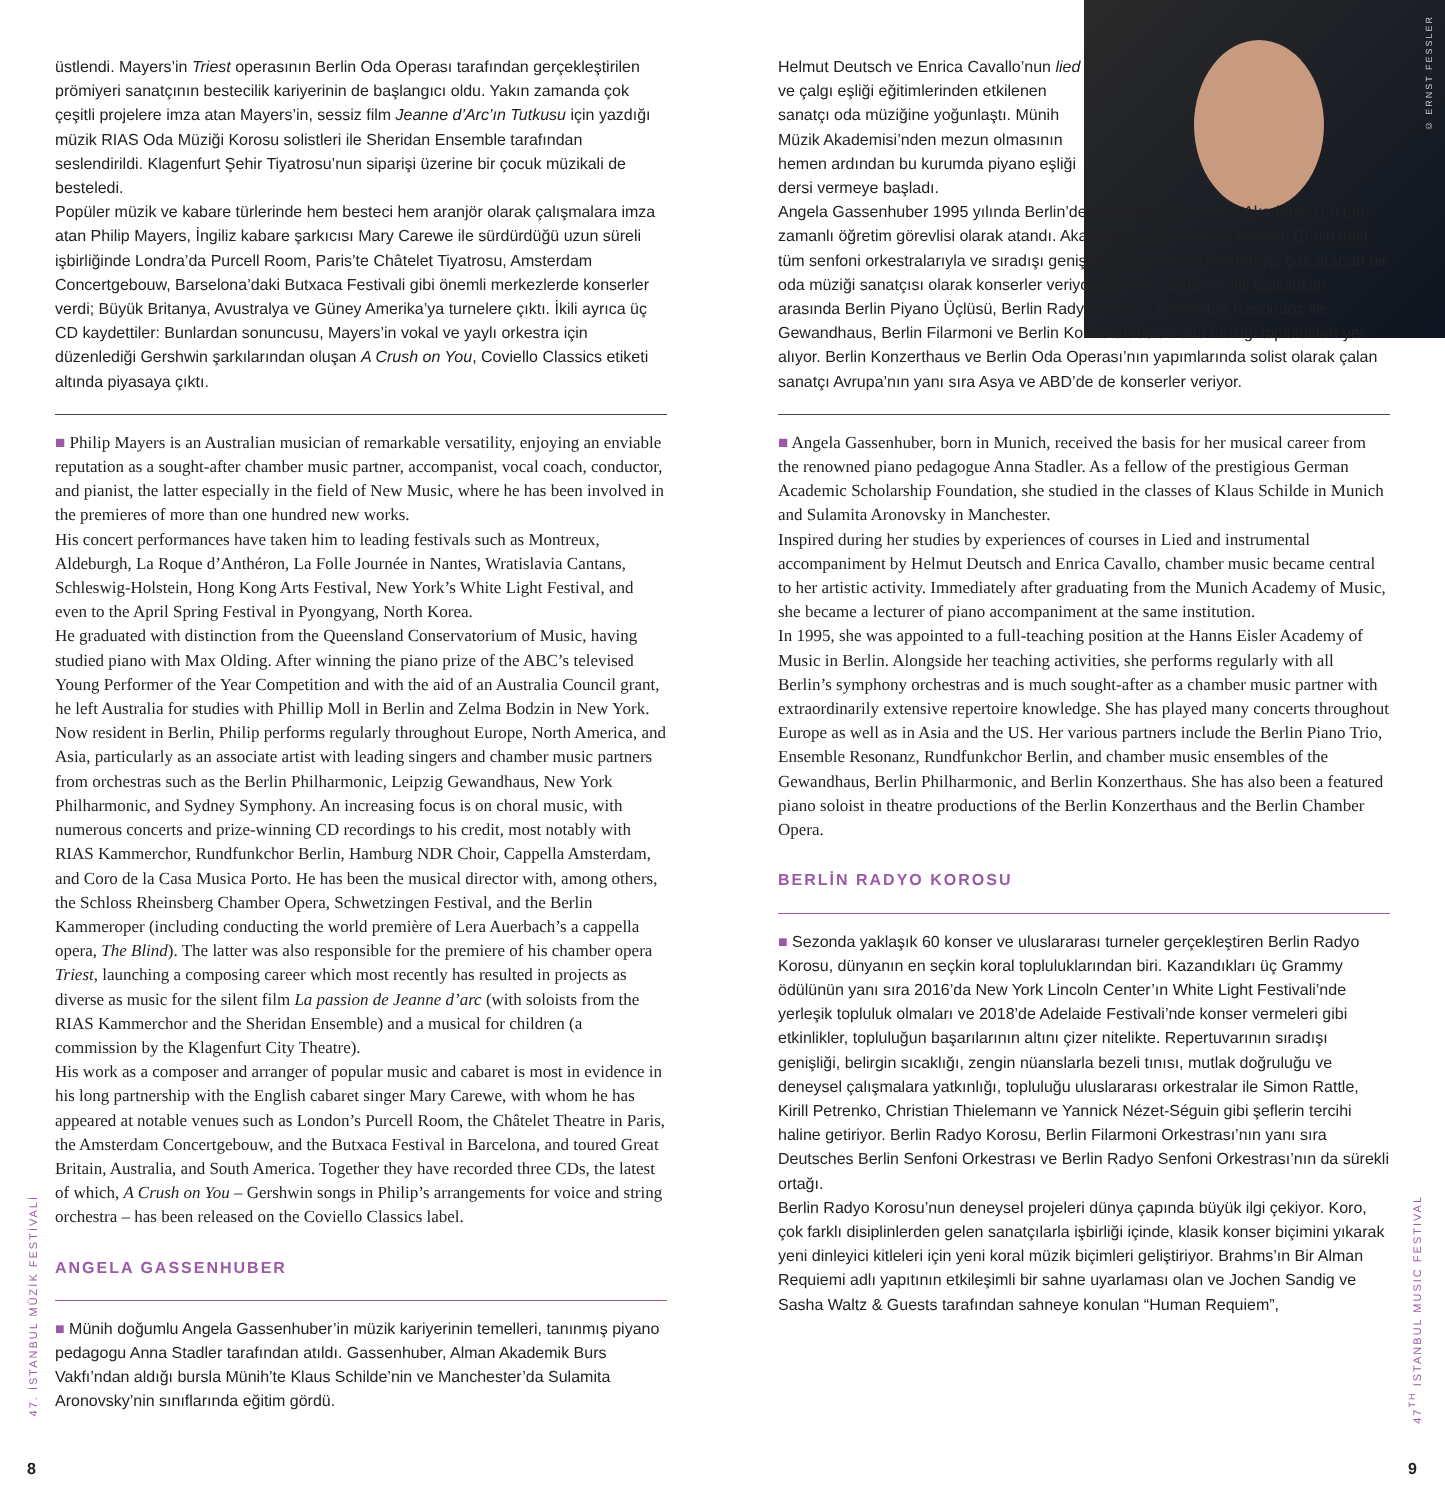üstlendi. Mayers’in Triest operasının Berlin Oda Operası tarafından gerçekleştirilen prömiyeri sanatçının bestecilik kariyerinin de başlangıcı oldu. Yakın zamanda çok çeşitli projelere imza atan Mayers’in, sessiz film Jeanne d’Arc’ın Tutkusu için yazdığı müzik RIAS Oda Müziği Korosu solistleri ile Sheridan Ensemble tarafından seslendirildi. Klagenfurt Şehir Tiyatrosu’nun siparişi üzerine bir çocuk müzikali de besteledi.
Popüler müzik ve kabare türlerinde hem besteci hem aranjör olarak çalışmalara imza atan Philip Mayers, İngiliz kabare şarkıcısı Mary Carewe ile sürdürdüğü uzun süreli işbirliğinde Londra’da Purcell Room, Paris’te Châtelet Tiyatrosu, Amsterdam Concertgebouw, Barselona’daki Butxaca Festivali gibi önemli merkezlerde konserler verdi; Büyük Britanya, Avustralya ve Güney Amerika’ya turnelere çıktı. İkili ayrıca üç CD kaydettiler: Bunlardan sonuncusu, Mayers’in vokal ve yaylı orkestra için düzenlediği Gershwin şarkılarından oluşan A Crush on You, Coviello Classics etiketi altında piyasaya çıktı.
■ Philip Mayers is an Australian musician of remarkable versatility, enjoying an enviable reputation as a sought-after chamber music partner, accompanist, vocal coach, conductor, and pianist, the latter especially in the field of New Music, where he has been involved in the premieres of more than one hundred new works.
His concert performances have taken him to leading festivals such as Montreux, Aldeburgh, La Roque d’Anthéron, La Folle Journée in Nantes, Wratislavia Cantans, Schleswig-Holstein, Hong Kong Arts Festival, New York’s White Light Festival, and even to the April Spring Festival in Pyongyang, North Korea.
He graduated with distinction from the Queensland Conservatorium of Music, having studied piano with Max Olding. After winning the piano prize of the ABC’s televised Young Performer of the Year Competition and with the aid of an Australia Council grant, he left Australia for studies with Phillip Moll in Berlin and Zelma Bodzin in New York.
Now resident in Berlin, Philip performs regularly throughout Europe, North America, and Asia, particularly as an associate artist with leading singers and chamber music partners from orchestras such as the Berlin Philharmonic, Leipzig Gewandhaus, New York Philharmonic, and Sydney Symphony. An increasing focus is on choral music, with numerous concerts and prize-winning CD recordings to his credit, most notably with RIAS Kammerchor, Rundfunkchor Berlin, Hamburg NDR Choir, Cappella Amsterdam, and Coro de la Casa Musica Porto. He has been the musical director with, among others, the Schloss Rheinsberg Chamber Opera, Schwetzingen Festival, and the Berlin Kammeroper (including conducting the world première of Lera Auerbach’s a cappella opera, The Blind). The latter was also responsible for the premiere of his chamber opera Triest, launching a composing career which most recently has resulted in projects as diverse as music for the silent film La passion de Jeanne d’arc (with soloists from the RIAS Kammerchor and the Sheridan Ensemble) and a musical for children (a commission by the Klagenfurt City Theatre).
His work as a composer and arranger of popular music and cabaret is most in evidence in his long partnership with the English cabaret singer Mary Carewe, with whom he has appeared at notable venues such as London’s Purcell Room, the Châtelet Theatre in Paris, the Amsterdam Concertgebouw, and the Butxaca Festival in Barcelona, and toured Great Britain, Australia, and South America. Together they have recorded three CDs, the latest of which, A Crush on You – Gershwin songs in Philip’s arrangements for voice and string orchestra – has been released on the Coviello Classics label.
ANGELA GASSENHUBER
■ Münih doğumlu Angela Gassenhuber’in müzik kariyerinin temelleri, tanınmış piyano pedagogu Anna Stadler tarafından atıldı. Gassenhuber, Alman Akademik Burs Vakfı’ndan aldığı bursla Münih’te Klaus Schilde’nin ve Manchester’da Sulamita Aronovsky’nin sınıflarında eğitim gördü.
Helmut Deutsch ve Enrica Cavallo’nun lied ve çalgı eşliği eğitimlerinden etkilenen sanatçı oda müziğine yoğunlaştı. Münih Müzik Akademisi’nden mezun olmasının hemen ardından bu kurumda piyano eşliği dersi vermeye başladı.
Angela Gassenhuber 1995 yılında Berlin’deki Hanns Eisler Müzik Akademisi’ne tam zamanlı öğretim görevlisi olarak atandı. Akademik çalışmalarına ilaveten Berlin’deki tüm senfoni orkestralarıyla ve sıradışı genişlikteki repertuvarı nedeniyle çok aranan bir oda müziği sanatçısı olarak konserler veriyor. İşbirliği yaptığı çeşitli topluluklar arasında Berlin Piyano Üçlüsü, Berlin Radyo Korosu, Ensemble Resonanz ile Gewandhaus, Berlin Filarmoni ve Berlin Konzerthaus’un oda müziği toplulukları yer alıyor. Berlin Konzerthaus ve Berlin Oda Operası’nın yapımlarında solist olarak çalan sanatçı Avrupa’nın yanı sıra Asya ve ABD’de de konserler veriyor.
■ Angela Gassenhuber, born in Munich, received the basis for her musical career from the renowned piano pedagogue Anna Stadler. As a fellow of the prestigious German Academic Scholarship Foundation, she studied in the classes of Klaus Schilde in Munich and Sulamita Aronovsky in Manchester.
Inspired during her studies by experiences of courses in Lied and instrumental accompaniment by Helmut Deutsch and Enrica Cavallo, chamber music became central to her artistic activity. Immediately after graduating from the Munich Academy of Music, she became a lecturer of piano accompaniment at the same institution.
In 1995, she was appointed to a full-teaching position at the Hanns Eisler Academy of Music in Berlin. Alongside her teaching activities, she performs regularly with all Berlin’s symphony orchestras and is much sought-after as a chamber music partner with extraordinarily extensive repertoire knowledge. She has played many concerts throughout Europe as well as in Asia and the US. Her various partners include the Berlin Piano Trio, Ensemble Resonanz, Rundfunkchor Berlin, and chamber music ensembles of the Gewandhaus, Berlin Philharmonic, and Berlin Konzerthaus. She has also been a featured piano soloist in theatre productions of the Berlin Konzerthaus and the Berlin Chamber Opera.
BERLİN RADYO KOROSU
■ Sezonda yaklaşık 60 konser ve uluslararası turneler gerçekleştiren Berlin Radyo Korosu, dünyanın en seçkin koral topluluklarından biri. Kazandıkları üç Grammy ödülünün yanı sıra 2016’da New York Lincoln Center’ın White Light Festivali’nde yerleşik topluluk olmaları ve 2018’de Adelaide Festivali’nde konser vermeleri gibi etkinlikler, topluluğun başarılarının altını çizer nitelikte. Repertuvarının sıradışı genişliği, belirgin sıcaklığı, zengin nüanslarla bezeli tınısı, mutlak doğruluğu ve deneysel çalışmalara yatkınlığı, topluluğu uluslararası orkestralar ile Simon Rattle, Kirill Petrenko, Christian Thielemann ve Yannick Nézet-Séguin gibi şeflerin tercihi haline getiriyor. Berlin Radyo Korosu, Berlin Filarmoni Orkestrası’nın yanı sıra Deutsches Berlin Senfoni Orkestrası ve Berlin Radyo Senfoni Orkestrası’nın da sürekli ortağı.
Berlin Radyo Korosu’nun deneysel projeleri dünya çapında büyük ilgi çekiyor. Koro, çok farklı disiplinlerden gelen sanatçılarla işbirliği içinde, klasik konser biçimini yıkarak yeni dinleyici kitleleri için yeni koral müzik biçimleri geliştiriyor. Brahms’ın Bir Alman Requiemi adlı yapıtının etkileşimli bir sahne uyarlaması olan ve Jochen Sandig ve Sasha Waltz & Guests tarafından sahneye konulan “Human Requiem”,
© ERNST FESSLER
47. İSTANBUL MÜZİK FESTİVALİ
47<sup>TH</sup> ISTANBUL MUSIC FESTIVAL
8 9